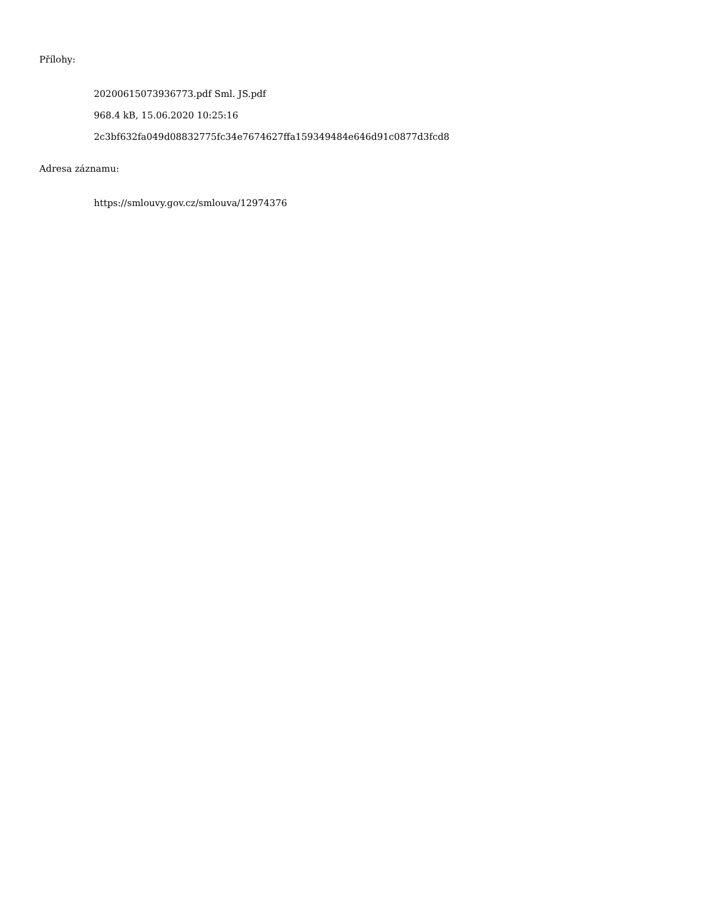Přílohy:
20200615073936773.pdf Sml. JS.pdf
968.4 kB, 15.06.2020 10:25:16
2c3bf632fa049d08832775fc34e7674627ffa159349484e646d91c0877d3fcd8
Adresa záznamu:
https://smlouvy.gov.cz/smlouva/12974376